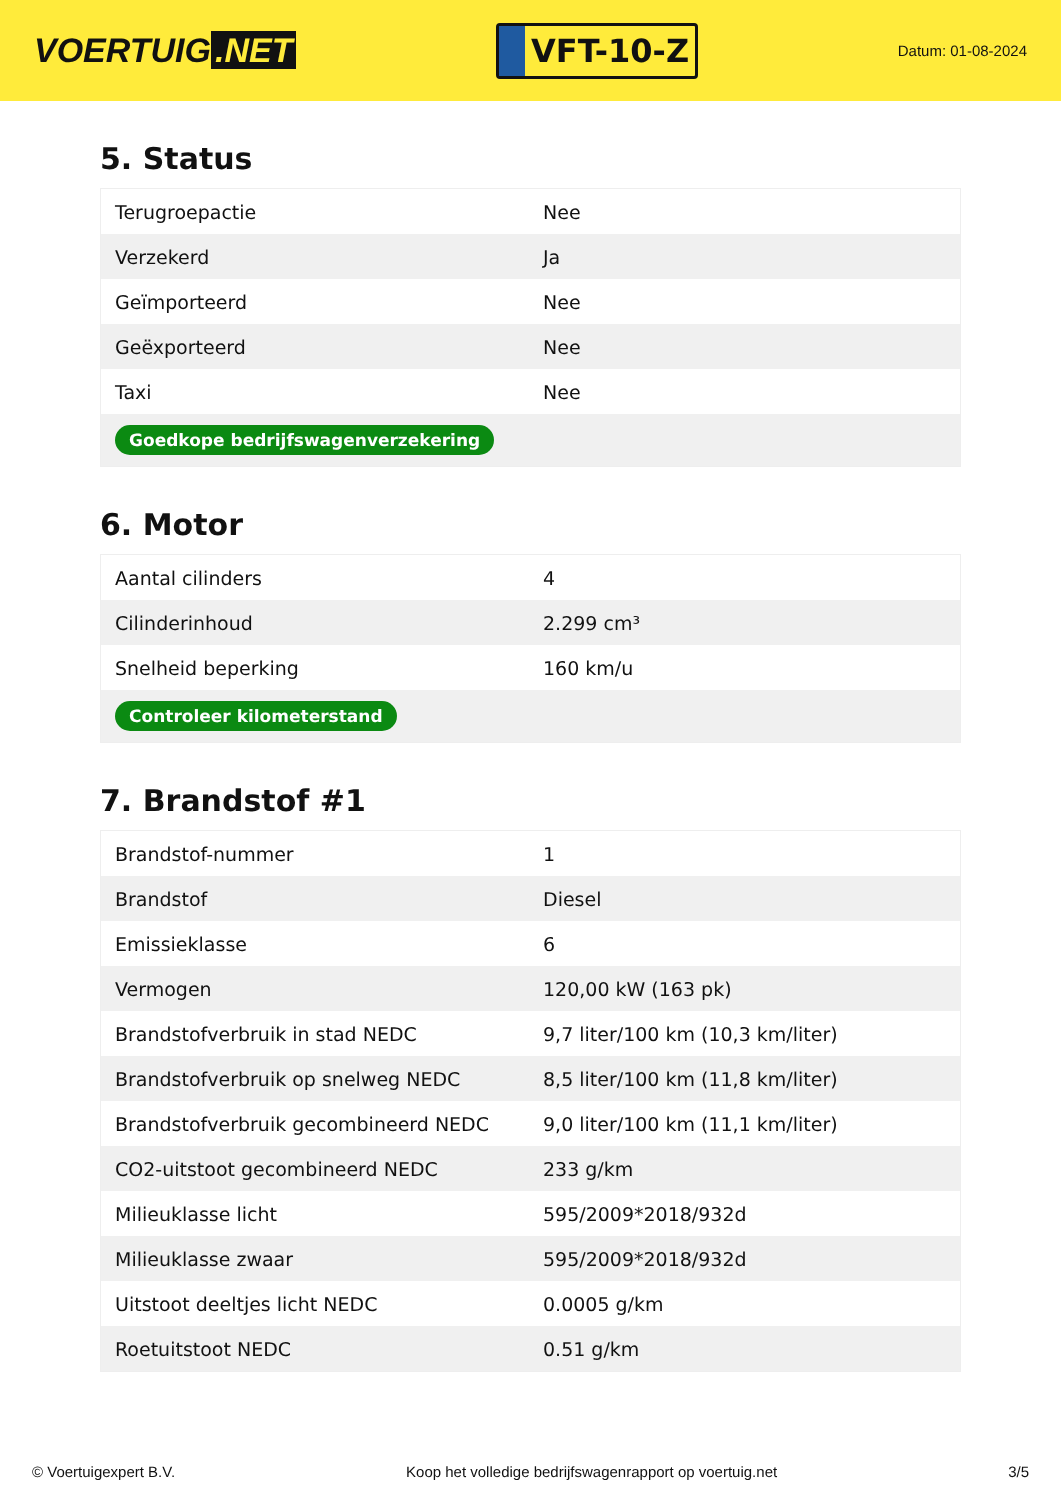VOERTUIG.NET
VFT-10-Z
Datum: 01-08-2024
5. Status
| Terugroepactie | Nee |
| Verzekerd | Ja |
| Geïmporteerd | Nee |
| Geëxporteerd | Nee |
| Taxi | Nee |
| Goedkope bedrijfswagenverzekering | |
6. Motor
| Aantal cilinders | 4 |
| Cilinderinhoud | 2.299 cm³ |
| Snelheid beperking | 160 km/u |
| Controleer kilometerstand | |
7. Brandstof #1
| Brandstof-nummer | 1 |
| Brandstof | Diesel |
| Emissieklasse | 6 |
| Vermogen | 120,00 kW (163 pk) |
| Brandstofverbruik in stad NEDC | 9,7 liter/100 km (10,3 km/liter) |
| Brandstofverbruik op snelweg NEDC | 8,5 liter/100 km (11,8 km/liter) |
| Brandstofverbruik gecombineerd NEDC | 9,0 liter/100 km (11,1 km/liter) |
| CO2-uitstoot gecombineerd NEDC | 233 g/km |
| Milieuklasse licht | 595/2009*2018/932d |
| Milieuklasse zwaar | 595/2009*2018/932d |
| Uitstoot deeltjes licht NEDC | 0.0005 g/km |
| Roetuitstoot NEDC | 0.51 g/km |
© Voertuigexpert B.V. Koop het volledige bedrijfswagenrapport op voertuig.net 3/5